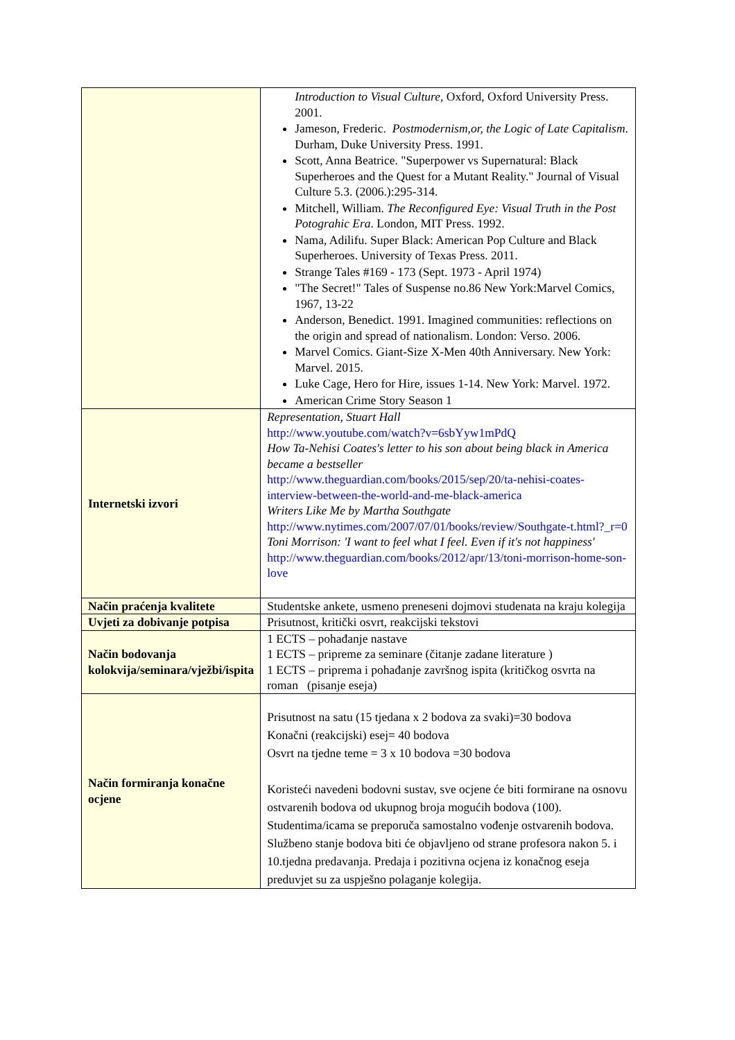| | Introduction to Visual Culture , Oxford, Oxford University Press. 2001. Jameson, Frederic. Postmodernism,or, the Logic of Late Capitalism . Durham, Duke University Press. 1991. Scott, Anna Beatrice. "Superpower vs Supernatural: Black Superheroes and the Quest for a Mutant Reality." Journal of Visual Culture 5.3. (2006.):295-314. Mitchell, William. The Reconfigured Eye: Visual Truth in the Post Potograhic Era . London, MIT Press. 1992. Nama, Adilifu. Super Black: American Pop Culture and Black Superheroes. University of Texas Press. 2011. Strange Tales #169 - 173 (Sept. 1973 - April 1974) "The Secret!" Tales of Suspense no.86 New York:Marvel Comics, 1967, 13-22 Anderson, Benedict. 1991. Imagined communities: reflections on the origin and spread of nationalism. London: Verso. 2006. Marvel Comics. Giant-Size X-Men 40th Anniversary. New York: Marvel. 2015. Luke Cage, Hero for Hire, issues 1-14. New York: Marvel. 1972. American Crime Story Season 1 |
| Internetski izvori | Representation, Stuart Hall http://www.youtube.com/watch?v=6sbYyw1mPdQ How Ta-Nehisi Coates's letter to his son about being black in America became a bestseller http://www.theguardian.com/books/2015/sep/20/ta-nehisi-coates-interview-between-the-world-and-me-black-america Writers Like Me by Martha Southgate http://www.nytimes.com/2007/07/01/books/review/Southgate-t.html?_r=0 Toni Morrison: 'I want to feel what I feel. Even if it's not happiness' http://www.theguardian.com/books/2012/apr/13/toni-morrison-home-son-love |
| Način praćenja kvalitete | Studentske ankete, usmeno preneseni dojmovi studenata na kraju kolegija |
| Uvjeti za dobivanje potpisa | Prisutnost, kritički osvrt, reakcijski tekstovi |
| Način bodovanja kolokvija/seminara/vježbi/ispita | 1 ECTS – pohađanje nastave 1 ECTS – pripreme za seminare (čitanje zadane literature ) 1 ECTS – priprema i pohađanje završnog ispita (kritičkog osvrta na roman (pisanje eseja) |
| Način formiranja konačne ocjene | Prisutnost na satu (15 tjedana x 2 bodova za svaki)=30 bodova Konačni (reakcijski) esej= 40 bodova Osvrt na tjedne teme = 3 x 10 bodova =30 bodova Koristeći navedeni bodovni sustav, sve ocjene će biti formirane na osnovu ostvarenih bodova od ukupnog broja mogućih bodova (100). Studentima/icama se preporuča samostalno vođenje ostvarenih bodova. Službeno stanje bodova biti će objavljeno od strane profesora nakon 5. i 10.tjedna predavanja. Predaja i pozitivna ocjena iz konačnog eseja preduvjet su za uspješno polaganje kolegija. |